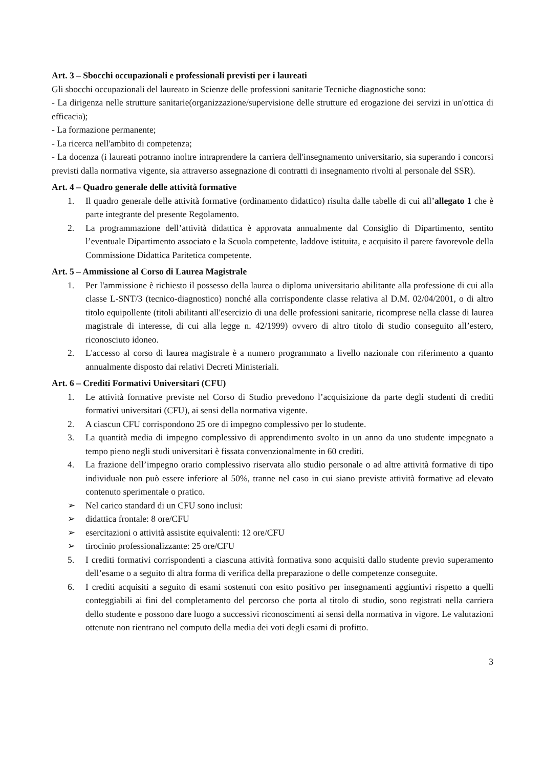Art. 3 – Sbocchi occupazionali e professionali previsti per i laureati
Gli sbocchi occupazionali del laureato in Scienze delle professioni sanitarie Tecniche diagnostiche sono:
- La dirigenza nelle strutture sanitarie(organizzazione/supervisione delle strutture ed erogazione dei servizi in un'ottica di efficacia);
- La formazione permanente;
- La ricerca nell'ambito di competenza;
- La docenza (i laureati potranno inoltre intraprendere la carriera dell'insegnamento universitario, sia superando i concorsi previsti dalla normativa vigente, sia attraverso assegnazione di contratti di insegnamento rivolti al personale del SSR).
Art. 4 – Quadro generale delle attività formative
1. Il quadro generale delle attività formative (ordinamento didattico) risulta dalle tabelle di cui all’allegato 1 che è parte integrante del presente Regolamento.
2. La programmazione dell’attività didattica è approvata annualmente dal Consiglio di Dipartimento, sentito l’eventuale Dipartimento associato e la Scuola competente, laddove istituita, e acquisito il parere favorevole della Commissione Didattica Paritetica competente.
Art. 5 – Ammissione al Corso di Laurea Magistrale
1. Per l'ammissione è richiesto il possesso della laurea o diploma universitario abilitante alla professione di cui alla classe L-SNT/3 (tecnico-diagnostico) nonché alla corrispondente classe relativa al D.M. 02/04/2001, o di altro titolo equipollente (titoli abilitanti all'esercizio di una delle professioni sanitarie, ricomprese nella classe di laurea magistrale di interesse, di cui alla legge n. 42/1999) ovvero di altro titolo di studio conseguito all’estero, riconosciuto idoneo.
2. L'accesso al corso di laurea magistrale è a numero programmato a livello nazionale con riferimento a quanto annualmente disposto dai relativi Decreti Ministeriali.
Art. 6 – Crediti Formativi Universitari (CFU)
1. Le attività formative previste nel Corso di Studio prevedono l’acquisizione da parte degli studenti di crediti formativi universitari (CFU), ai sensi della normativa vigente.
2. A ciascun CFU corrispondono 25 ore di impegno complessivo per lo studente.
3. La quantità media di impegno complessivo di apprendimento svolto in un anno da uno studente impegnato a tempo pieno negli studi universitari è fissata convenzionalmente in 60 crediti.
4. La frazione dell’impegno orario complessivo riservata allo studio personale o ad altre attività formative di tipo individuale non può essere inferiore al 50%, tranne nel caso in cui siano previste attività formative ad elevato contenuto sperimentale o pratico.
➢ Nel carico standard di un CFU sono inclusi:
➢ didattica frontale: 8 ore/CFU
➢ esercitazioni o attività assistite equivalenti: 12 ore/CFU
➢ tirocinio professionalizzante: 25 ore/CFU
5. I crediti formativi corrispondenti a ciascuna attività formativa sono acquisiti dallo studente previo superamento dell’esame o a seguito di altra forma di verifica della preparazione o delle competenze conseguite.
6. I crediti acquisiti a seguito di esami sostenuti con esito positivo per insegnamenti aggiuntivi rispetto a quelli conteggiabili ai fini del completamento del percorso che porta al titolo di studio, sono registrati nella carriera dello studente e possono dare luogo a successivi riconoscimenti ai sensi della normativa in vigore. Le valutazioni ottenute non rientrano nel computo della media dei voti degli esami di profitto.
3